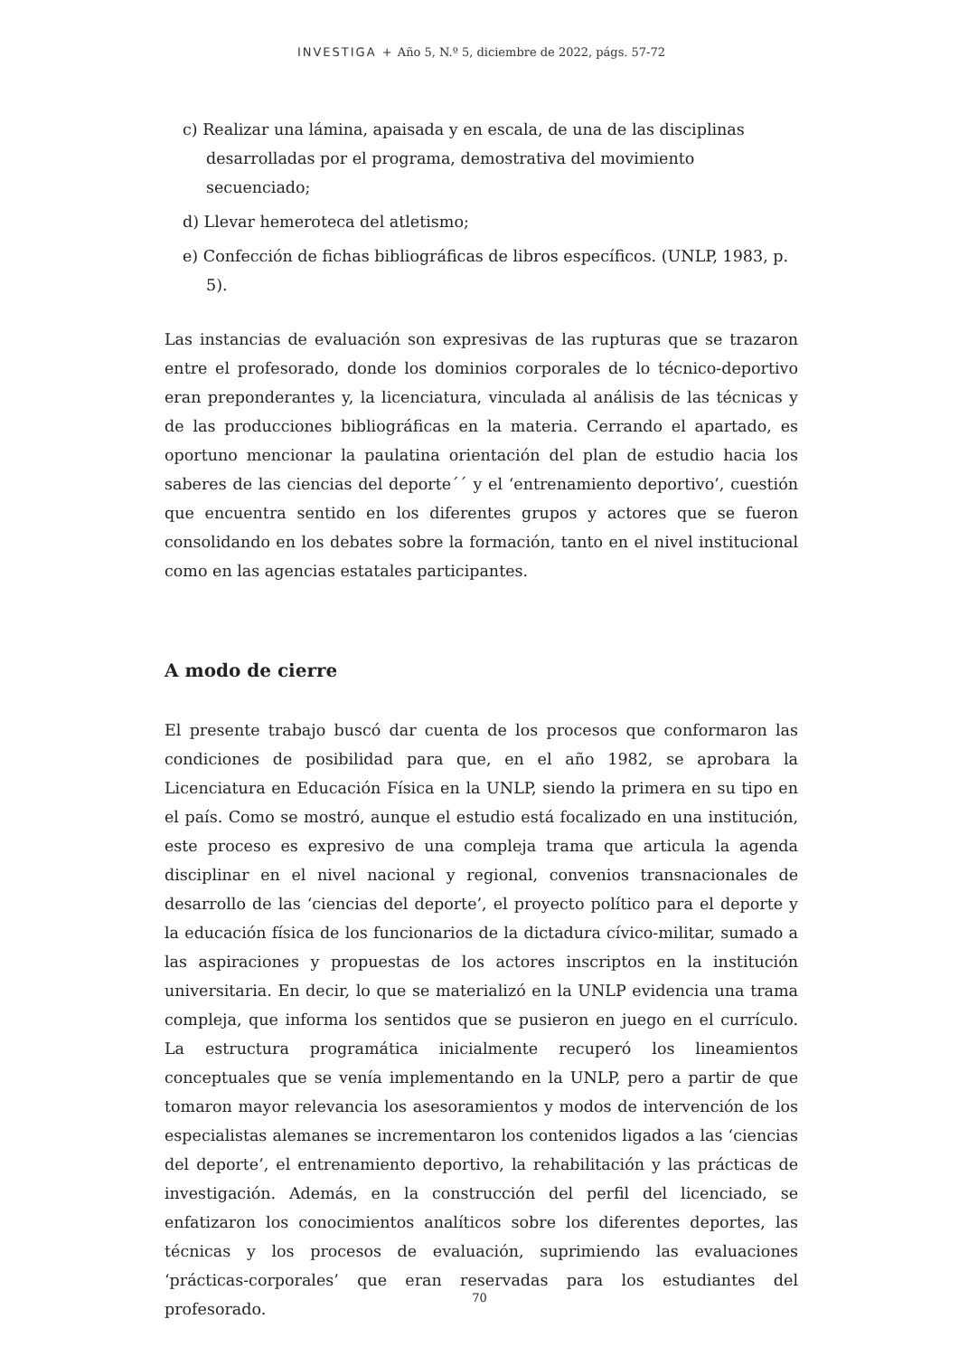INVESTIGA + Año 5, N.º 5, diciembre de 2022, págs. 57-72
c) Realizar una lámina, apaisada y en escala, de una de las disciplinas desarrolladas por el programa, demostrativa del movimiento secuenciado;
d) Llevar hemeroteca del atletismo;
e) Confección de fichas bibliográficas de libros específicos. (UNLP, 1983, p. 5).
Las instancias de evaluación son expresivas de las rupturas que se trazaron entre el profesorado, donde los dominios corporales de lo técnico-deportivo eran preponderantes y, la licenciatura, vinculada al análisis de las técnicas y de las producciones bibliográficas en la materia. Cerrando el apartado, es oportuno mencionar la paulatina orientación del plan de estudio hacia los saberes de las ciencias del deporte´´ y el ‘entrenamiento deportivo’, cuestión que encuentra sentido en los diferentes grupos y actores que se fueron consolidando en los debates sobre la formación, tanto en el nivel institucional como en las agencias estatales participantes.
A modo de cierre
El presente trabajo buscó dar cuenta de los procesos que conformaron las condiciones de posibilidad para que, en el año 1982, se aprobara la Licenciatura en Educación Física en la UNLP, siendo la primera en su tipo en el país. Como se mostró, aunque el estudio está focalizado en una institución, este proceso es expresivo de una compleja trama que articula la agenda disciplinar en el nivel nacional y regional, convenios transnacionales de desarrollo de las ‘ciencias del deporte’, el proyecto político para el deporte y la educación física de los funcionarios de la dictadura cívico-militar, sumado a las aspiraciones y propuestas de los actores inscriptos en la institución universitaria. En decir, lo que se materializó en la UNLP evidencia una trama compleja, que informa los sentidos que se pusieron en juego en el currículo. La estructura programática inicialmente recuperó los lineamientos conceptuales que se venía implementando en la UNLP, pero a partir de que tomaron mayor relevancia los asesoramientos y modos de intervención de los especialistas alemanes se incrementaron los contenidos ligados a las ‘ciencias del deporte’, el entrenamiento deportivo, la rehabilitación y las prácticas de investigación. Además, en la construcción del perfil del licenciado, se enfatizaron los conocimientos analíticos sobre los diferentes deportes, las técnicas y los procesos de evaluación, suprimiendo las evaluaciones ‘prácticas-corporales’ que eran reservadas para los estudiantes del profesorado.
70